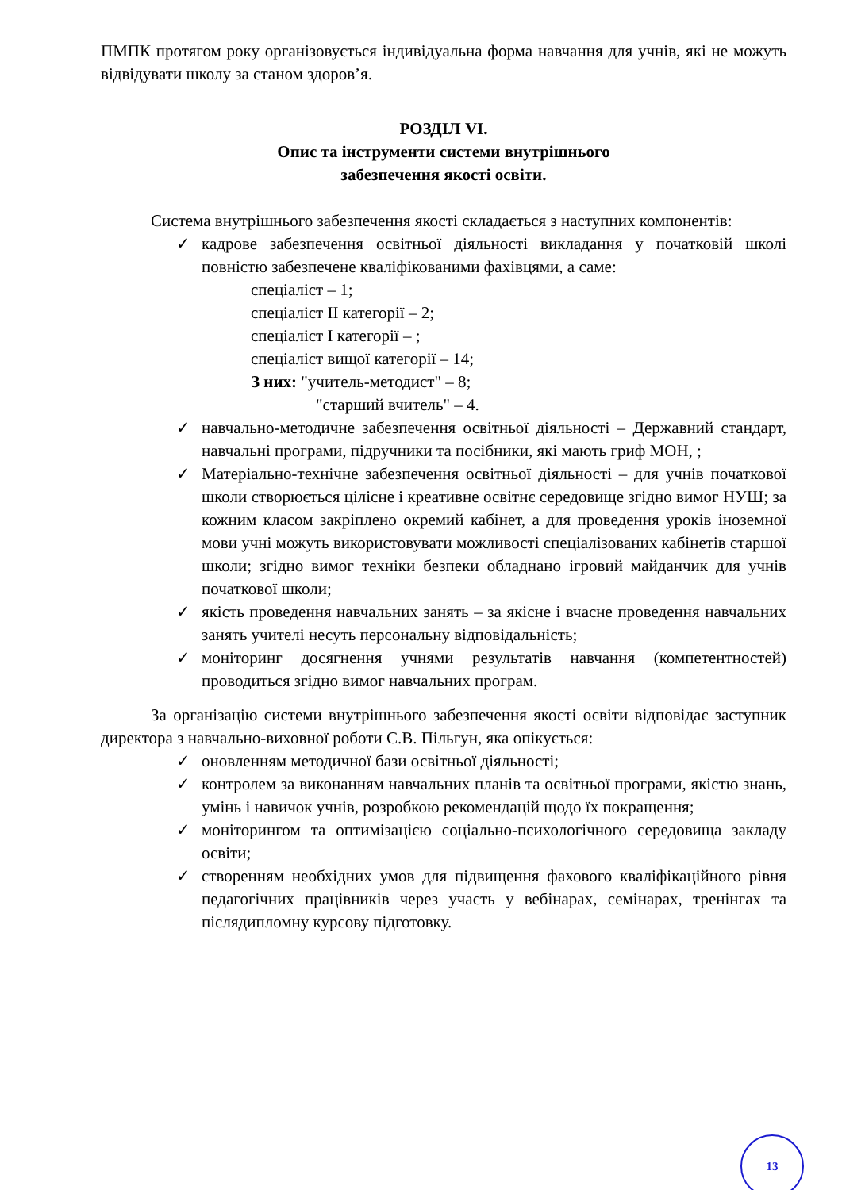ПМПК протягом року організовується індивідуальна форма навчання для учнів, які не можуть відвідувати школу за станом здоров’я.
РОЗДІЛ VI.
Опис та інструменти системи внутрішнього
забезпечення якості освіти.
Система внутрішнього забезпечення якості складається з наступних компонентів:
✓ кадрове забезпечення освітньої діяльності викладання у початковій школі повністю забезпечене кваліфікованими фахівцями, а саме:
спеціаліст – 1;
спеціаліст ІІ категорії – 2;
спеціаліст І категорії – ;
спеціаліст вищої категорії – 14;
З них: "учитель-методист" – 8;
"старший вчитель" – 4.
✓ навчально-методичне забезпечення освітньої діяльності – Державний стандарт, навчальні програми, підручники та посібники, які мають гриф МОН, ;
✓ Матеріально-технічне забезпечення освітньої діяльності – для учнів початкової школи створюється цілісне і креативне освітнє середовище згідно вимог НУШ; за кожним класом закріплено окремий кабінет, а для проведення уроків іноземної мови учні можуть використовувати можливості спеціалізованих кабінетів старшої школи; згідно вимог техніки безпеки обладнано ігровий майданчик для учнів початкової школи;
✓ якість проведення навчальних занять – за якісне і вчасне проведення навчальних занять учителі несуть персональну відповідальність;
✓ моніторинг досягнення учнями результатів навчання (компетентностей) проводиться згідно вимог навчальних програм.
За організацію системи внутрішнього забезпечення якості освіти відповідає заступник директора з навчально-виховної роботи С.В. Пільгун, яка опікується:
✓ оновленням методичної бази освітньої діяльності;
✓ контролем за виконанням навчальних планів та освітньої програми, якістю знань, умінь і навичок учнів, розробкою рекомендацій щодо їх покращення;
✓ моніторингом та оптимізацією соціально-психологічного середовища закладу освіти;
✓ створенням необхідних умов для підвищення фахового кваліфікаційного рівня педагогічних працівників через участь у вебінарах, семінарах, тренінгах та післядипломну курсову підготовку.
13